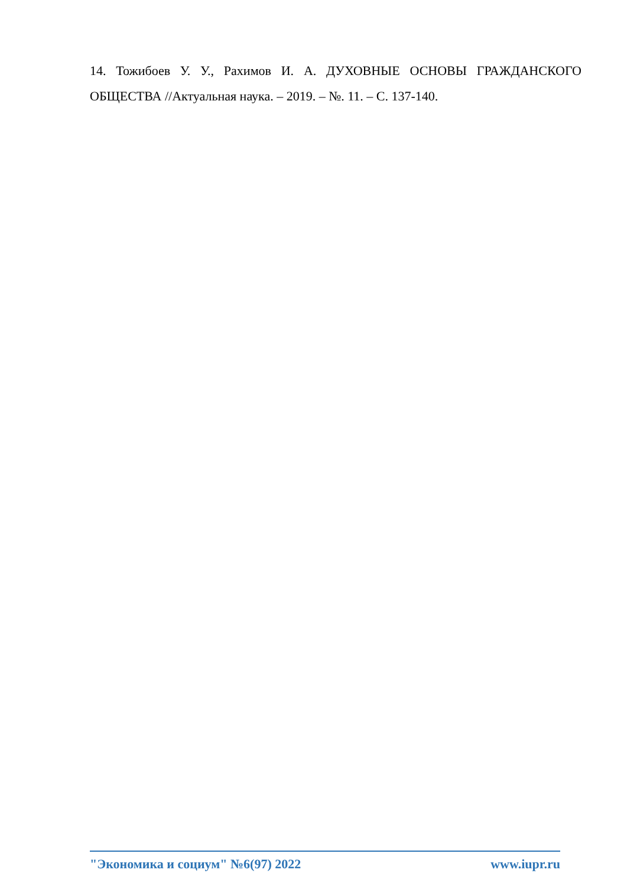14. Тожибоев У. У., Рахимов И. А. ДУХОВНЫЕ ОСНОВЫ ГРАЖДАНСКОГО ОБЩЕСТВА //Актуальная наука. – 2019. – №. 11. – С. 137-140.
"Экономика и социум" №6(97) 2022 www.iupr.ru